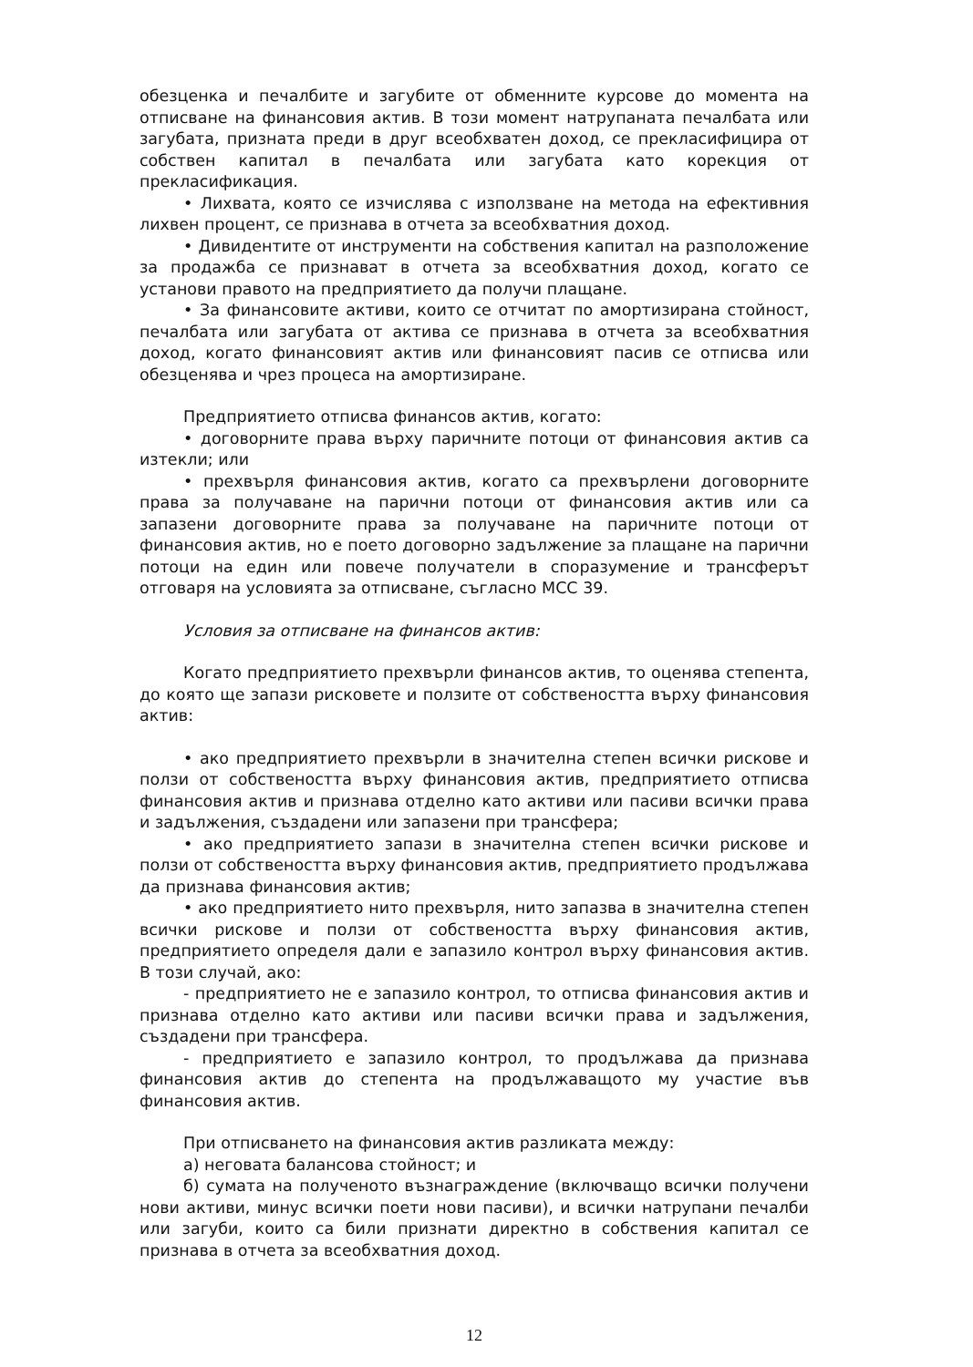обезценка и печалбите и загубите от обменните курсове до момента на отписване на финансовия актив. В този момент натрупаната печалбата или загубата, призната преди в друг всеобхватен доход, се прекласифицира от собствен капитал в печалбата или загубата като корекция от прекласификация.
• Лихвата, която се изчислява с използване на метода на ефективния лихвен процент, се признава в отчета за всеобхватния доход.
• Дивидентите от инструменти на собствения капитал на разположение за продажба се признават в отчета за всеобхватния доход, когато се установи правото на предприятието да получи плащане.
• За финансовите активи, които се отчитат по амортизирана стойност, печалбата или загубата от актива се признава в отчета за всеобхватния доход, когато финансовият актив или финансовият пасив се отписва или обезценява и чрез процеса на амортизиране.
Предприятието отписва финансов актив, когато:
• договорните права върху паричните потоци от финансовия актив са изтекли; или
• прехвърля финансовия актив, когато са прехвърлени договорните права за получаване на парични потоци от финансовия актив или са запазени договорните права за получаване на паричните потоци от финансовия актив, но е поето договорно задължение за плащане на парични потоци на един или повече получатели в споразумение и трансферът отговаря на условията за отписване, съгласно МСС 39.
Условия за отписване на финансов актив:
Когато предприятието прехвърли финансов актив, то оценява степента, до която ще запази рисковете и ползите от собствеността върху финансовия актив:
• ако предприятието прехвърли в значителна степен всички рискове и ползи от собствеността върху финансовия актив, предприятието отписва финансовия актив и признава отделно като активи или пасиви всички права и задължения, създадени или запазени при трансфера;
• ако предприятието запази в значителна степен всички рискове и ползи от собствеността върху финансовия актив, предприятието продължава да признава финансовия актив;
• ако предприятието нито прехвърля, нито запазва в значителна степен всички рискове и ползи от собствеността върху финансовия актив, предприятието определя дали е запазило контрол върху финансовия актив. В този случай, ако:
- предприятието не е запазило контрол, то отписва финансовия актив и признава отделно като активи или пасиви всички права и задължения, създадени при трансфера.
- предприятието е запазило контрол, то продължава да признава финансовия актив до степента на продължаващото му участие във финансовия актив.
При отписването на финансовия актив разликата между:
а) неговата балансова стойност; и
б) сумата на полученото възнаграждение (включващо всички получени нови активи, минус всички поети нови пасиви), и всички натрупани печалби или загуби, които са били признати директно в собствения капитал се признава в отчета за всеобхватния доход.
12